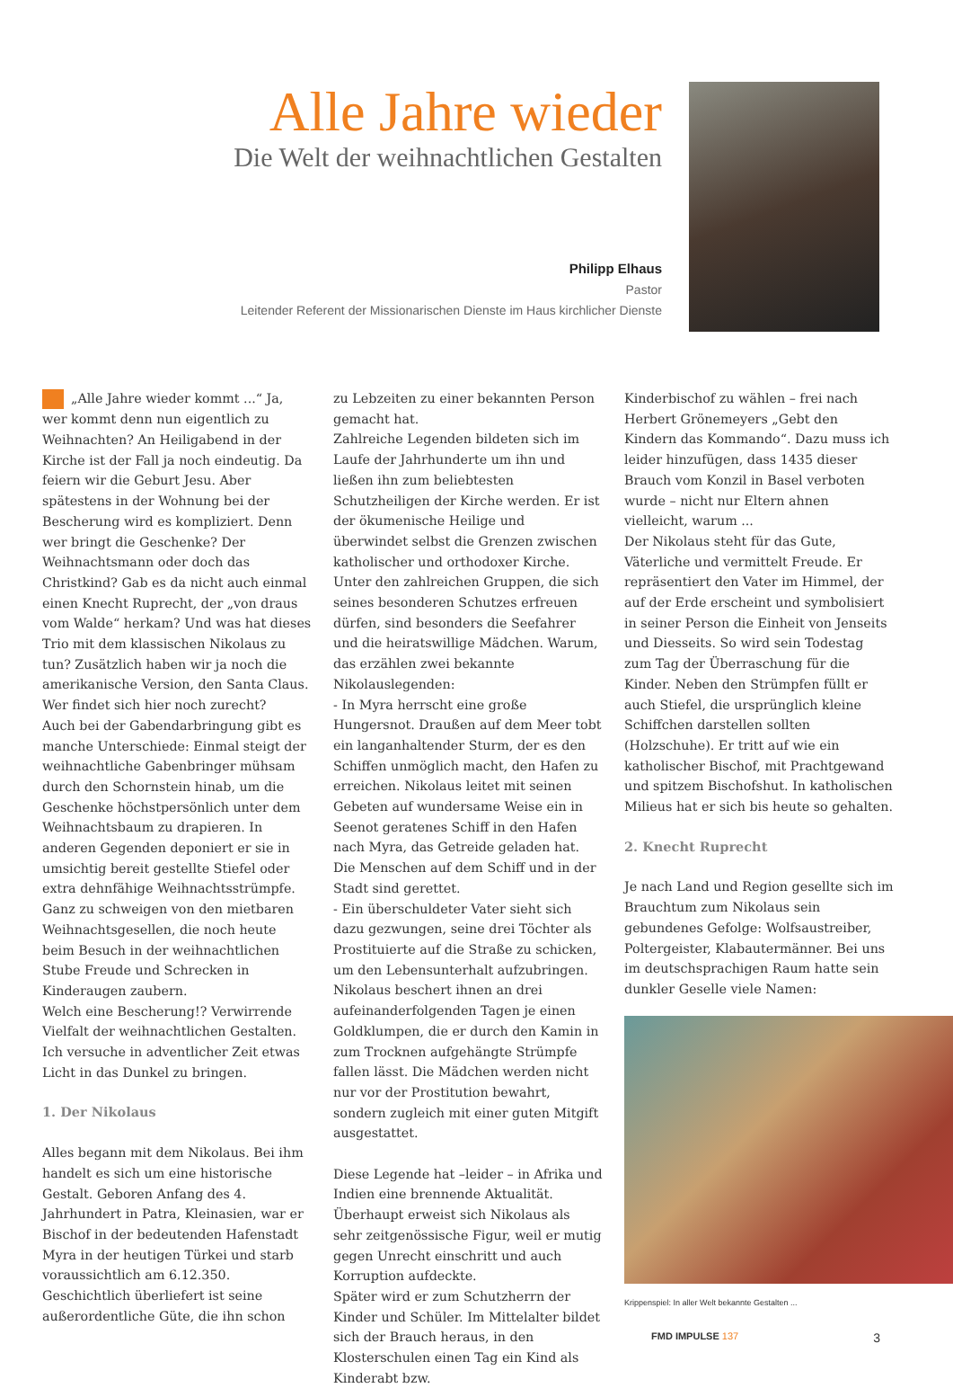Alle Jahre wieder
Die Welt der weihnachtlichen Gestalten
Philipp Elhaus
Pastor
Leitender Referent der Missionarischen Dienste im Haus kirchlicher Dienste
„Alle Jahre wieder kommt ...“ Ja, wer kommt denn nun eigentlich zu Weihnachten? An Heiligabend in der Kirche ist der Fall ja noch eindeutig. Da feiern wir die Geburt Jesu. Aber spätestens in der Wohnung bei der Bescherung wird es kompliziert. Denn wer bringt die Geschenke? Der Weihnachtsmann oder doch das Christkind? Gab es da nicht auch einmal einen Knecht Ruprecht, der „von draus vom Walde“ herkam? Und was hat dieses Trio mit dem klassischen Nikolaus zu tun? Zusätzlich haben wir ja noch die amerikanische Version, den Santa Claus. Wer findet sich hier noch zurecht?
Auch bei der Gabendarbringung gibt es manche Unterschiede: Einmal steigt der weihnachtliche Gabenbringer mühsam durch den Schornstein hinab, um die Geschenke höchstpersönlich unter dem Weihnachtsbaum zu drapieren. In anderen Gegenden deponiert er sie in umsichtig bereit gestellte Stiefel oder extra dehnfähige Weihnachtsstrümpfe. Ganz zu schweigen von den mietbaren Weihnachtsgesellen, die noch heute beim Besuch in der weihnachtlichen Stube Freude und Schrecken in Kinderaugen zaubern.
Welch eine Bescherung!? Verwirrende Vielfalt der weihnachtlichen Gestalten. Ich versuche in adventlicher Zeit etwas Licht in das Dunkel zu bringen.
1. Der Nikolaus
Alles begann mit dem Nikolaus. Bei ihm handelt es sich um eine historische Gestalt. Geboren Anfang des 4. Jahrhundert in Patra, Kleinasien, war er Bischof in der bedeutenden Hafenstadt Myra in der heutigen Türkei und starb voraussichtlich am 6.12.350. Geschichtlich überliefert ist seine außerordentliche Güte, die ihn schon
zu Lebzeiten zu einer bekannten Person gemacht hat.
Zahlreiche Legenden bildeten sich im Laufe der Jahrhunderte um ihn und ließen ihn zum beliebtesten Schutzheiligen der Kirche werden. Er ist der ökumenische Heilige und überwindet selbst die Grenzen zwischen katholischer und orthodoxer Kirche. Unter den zahlreichen Gruppen, die sich seines besonderen Schutzes erfreuen dürfen, sind besonders die Seefahrer und die heiratswillige Mädchen. Warum, das erzählen zwei bekannte Nikolauslegenden:
- In Myra herrscht eine große Hungersnot. Draußen auf dem Meer tobt ein langanhal­tender Sturm, der es den Schiffen unmöglich macht, den Hafen zu erreichen. Nikolaus leitet mit seinen Gebeten auf wundersame Weise ein in Seenot geratenes Schiff in den Hafen nach Myra, das Getreide geladen hat. Die Menschen auf dem Schiff und in der Stadt sind gerettet.
- Ein überschuldeter Vater sieht sich dazu gezwungen, seine drei Töchter als Prostituierte auf die Straße zu schicken, um den Lebensunterhalt aufzubringen. Nikolaus beschert ihnen an drei aufeinanderfolgenden Tagen je einen Goldklumpen, die er durch den Kamin in zum Trocknen aufgehängte Strümpfe fallen lässt. Die Mädchen werden nicht nur vor der Prostitution bewahrt, sondern zugleich mit einer guten Mitgift ausgestattet.
Diese Legende hat –leider – in Afrika und Indien eine brennende Aktualität. Überhaupt erweist sich Nikolaus als sehr zeitgenössische Figur, weil er mutig gegen Unrecht einschritt und auch Korruption aufdeckte.
Später wird er zum Schutzherrn der Kinder und Schüler. Im Mittelalter bildet sich der Brauch heraus, in den Klosterschulen einen Tag ein Kind als Kinderabt bzw.
Kinderbischof zu wählen – frei nach Herbert Grönemeyers „Gebt den Kindern das Kommando“. Dazu muss ich leider hinzufügen, dass 1435 dieser Brauch vom Konzil in Basel verboten wurde – nicht nur Eltern ahnen vielleicht, warum ...
Der Nikolaus steht für das Gute, Väterliche und vermittelt Freude. Er repräsentiert den Vater im Himmel, der auf der Erde erscheint und symbolisiert in seiner Person die Einheit von Jenseits und Diesseits. So wird sein Todestag zum Tag der Überraschung für die Kinder. Neben den Strümpfen füllt er auch Stiefel, die ursprünglich kleine Schiffchen darstellen sollten (Holzschuhe). Er tritt auf wie ein katholischer Bischof, mit Prachtgewand und spitzem Bischofshut. In katholischen Milieus hat er sich bis heute so gehalten.
2. Knecht Ruprecht
Je nach Land und Region gesellte sich im Brauchtum zum Nikolaus sein gebundenes Gefolge: Wolfsaustreiber, Poltergeister, Klabautermänner. Bei uns im deutschsprachigen Raum hatte sein dunkler Geselle viele Namen:
Krippenspiel: In aller Welt bekannte Gestalten ...
FMD IMPULSE 137 3